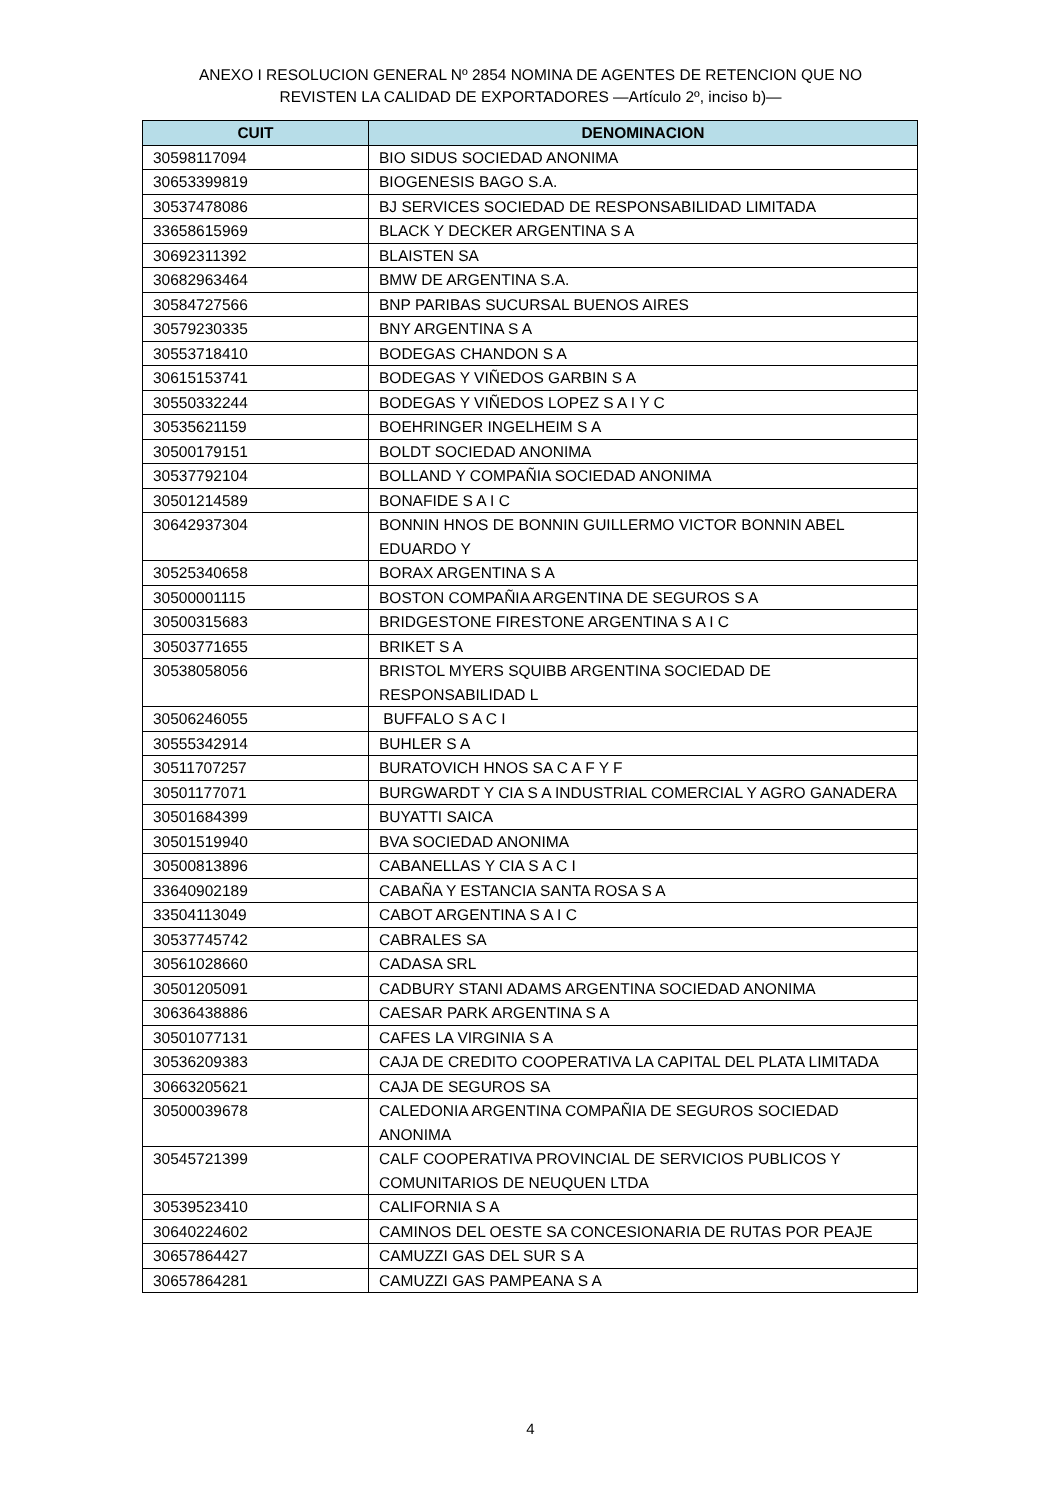ANEXO I RESOLUCION GENERAL Nº 2854 NOMINA DE AGENTES DE RETENCION QUE NO
REVISTEN LA CALIDAD DE EXPORTADORES —Artículo 2º, inciso b)—
| CUIT | DENOMINACION |
| --- | --- |
| 30598117094 | BIO SIDUS SOCIEDAD ANONIMA |
| 30653399819 | BIOGENESIS BAGO S.A. |
| 30537478086 | BJ SERVICES SOCIEDAD DE RESPONSABILIDAD LIMITADA |
| 33658615969 | BLACK Y DECKER ARGENTINA S A |
| 30692311392 | BLAISTEN SA |
| 30682963464 | BMW DE ARGENTINA S.A. |
| 30584727566 | BNP PARIBAS SUCURSAL BUENOS AIRES |
| 30579230335 | BNY ARGENTINA S A |
| 30553718410 | BODEGAS CHANDON S A |
| 30615153741 | BODEGAS Y VIÑEDOS GARBIN S A |
| 30550332244 | BODEGAS Y VIÑEDOS LOPEZ S A I Y C |
| 30535621159 | BOEHRINGER INGELHEIM S A |
| 30500179151 | BOLDT SOCIEDAD ANONIMA |
| 30537792104 | BOLLAND Y COMPAÑIA SOCIEDAD ANONIMA |
| 30501214589 | BONAFIDE S A I C |
| 30642937304 | BONNIN HNOS DE BONNIN GUILLERMO VICTOR BONNIN ABEL EDUARDO Y |
| 30525340658 | BORAX ARGENTINA S A |
| 30500001115 | BOSTON COMPAÑIA ARGENTINA DE SEGUROS S A |
| 30500315683 | BRIDGESTONE FIRESTONE ARGENTINA S A I C |
| 30503771655 | BRIKET S A |
| 30538058056 | BRISTOL MYERS SQUIBB ARGENTINA SOCIEDAD DE RESPONSABILIDAD L |
| 30506246055 | BUFFALO S A C I |
| 30555342914 | BUHLER S A |
| 30511707257 | BURATOVICH HNOS SA C A F Y F |
| 30501177071 | BURGWARDT Y CIA S A INDUSTRIAL COMERCIAL Y AGRO GANADERA |
| 30501684399 | BUYATTI SAICA |
| 30501519940 | BVA SOCIEDAD ANONIMA |
| 30500813896 | CABANELLAS Y CIA S A C I |
| 33640902189 | CABAÑA Y ESTANCIA SANTA ROSA S A |
| 33504113049 | CABOT ARGENTINA S A I C |
| 30537745742 | CABRALES SA |
| 30561028660 | CADASA SRL |
| 30501205091 | CADBURY STANI ADAMS ARGENTINA SOCIEDAD ANONIMA |
| 30636438886 | CAESAR PARK ARGENTINA S A |
| 30501077131 | CAFES LA VIRGINIA S A |
| 30536209383 | CAJA DE CREDITO COOPERATIVA LA CAPITAL DEL PLATA LIMITADA |
| 30663205621 | CAJA DE SEGUROS SA |
| 30500039678 | CALEDONIA ARGENTINA COMPAÑIA DE SEGUROS SOCIEDAD ANONIMA |
| 30545721399 | CALF COOPERATIVA PROVINCIAL DE SERVICIOS PUBLICOS Y COMUNITARIOS DE NEUQUEN LTDA |
| 30539523410 | CALIFORNIA S A |
| 30640224602 | CAMINOS DEL OESTE SA CONCESIONARIA DE RUTAS POR PEAJE |
| 30657864427 | CAMUZZI GAS DEL SUR S A |
| 30657864281 | CAMUZZI GAS PAMPEANA S A |
4